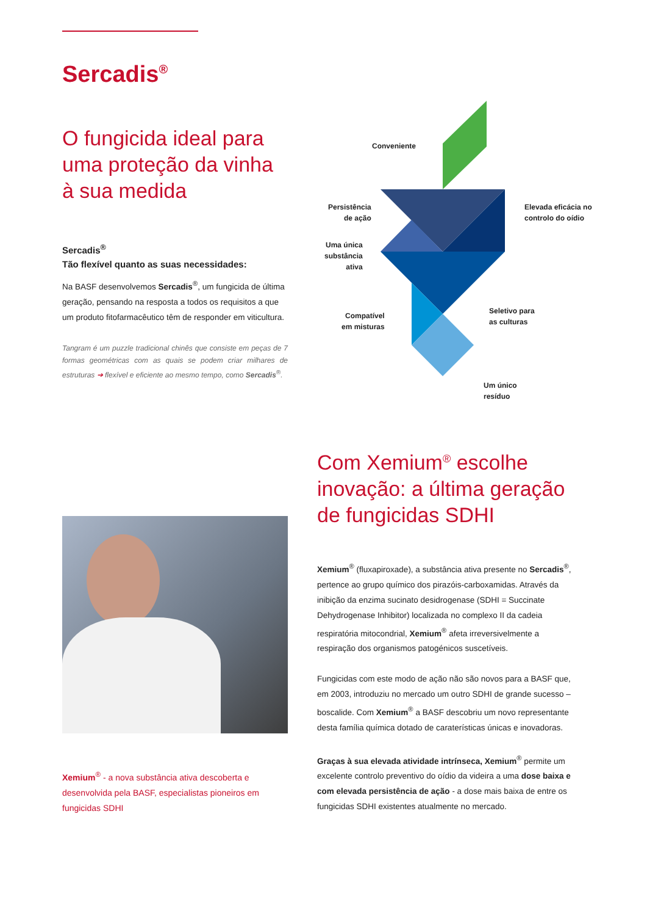Sercadis<sup>®</sup>
O fungicida ideal para uma proteção da vinha à sua medida
Sercadis<sup>®</sup>
Tão flexível quanto as suas necessidades:
Na BASF desenvolvemos Sercadis<sup>®</sup>, um fungicida de última geração, pensando na resposta a todos os requisitos a que um produto fitofarmacêutico têm de responder em viticultura.
Tangram é um puzzle tradicional chinês que consiste em peças de 7 formas geométricas com as quais se podem criar milhares de estruturas ➔ flexível e eficiente ao mesmo tempo, como Sercadis<sup>®</sup>.
Conveniente
Persistência
de ação
Elevada eficácia no
controlo do oídio
Uma única
substância
ativa
Compatível
em misturas
Seletivo para
as culturas
Um único
resíduo
Xemium<sup>®</sup> - a nova substância ativa descoberta e desenvolvida pela BASF, especialistas pioneiros em fungicidas SDHI
Com Xemium<sup>®</sup> escolhe inovação: a última geração de fungicidas SDHI
Xemium<sup>®</sup> (fluxapiroxade), a substância ativa presente no Sercadis<sup>®</sup>, pertence ao grupo químico dos pirazóis-carboxamidas. Através da inibição da enzima sucinato desidrogenase (SDHI = Succinate Dehydrogenase Inhibitor) localizada no complexo II da cadeia respiratória mitocondrial, Xemium<sup>®</sup> afeta irreversivelmente a respiração dos organismos patogénicos suscetíveis.
Fungicidas com este modo de ação não são novos para a BASF que, em 2003, introduziu no mercado um outro SDHI de grande sucesso – boscalide. Com Xemium<sup>®</sup> a BASF descobriu um novo representante desta família química dotado de caraterísticas únicas e inovadoras.
Graças à sua elevada atividade intrínseca, Xemium<sup>®</sup> permite um excelente controlo preventivo do oídio da videira a uma dose baixa e com elevada persistência de ação - a dose mais baixa de entre os fungicidas SDHI existentes atualmente no mercado.